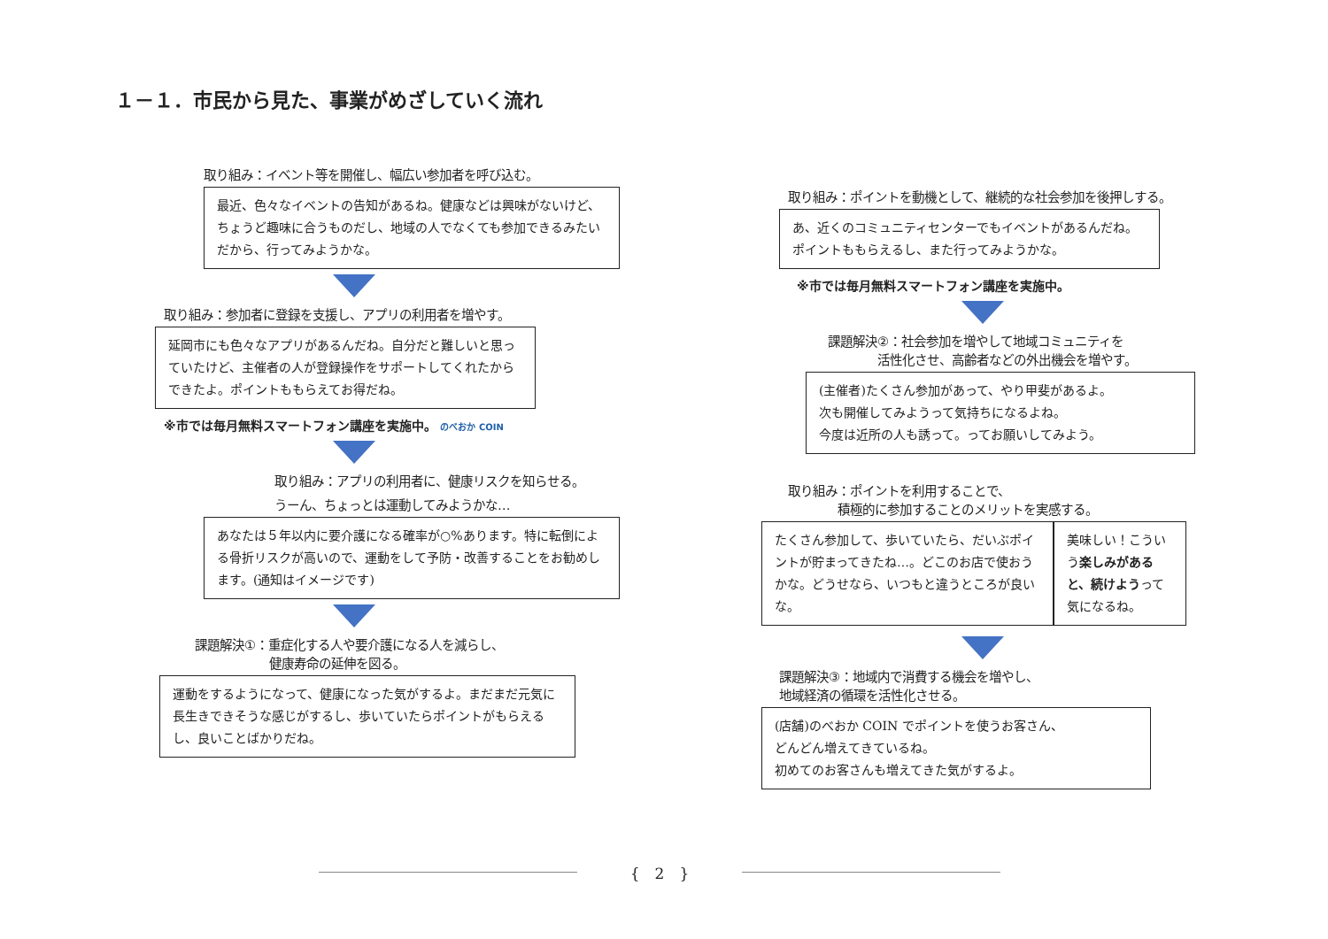１－１．市民から見た、事業がめざしていく流れ
取り組み：イベント等を開催し、幅広い参加者を呼び込む。
最近、色々なイベントの告知があるね。健康などは興味がないけど、ちょうど趣味に合うものだし、地域の人でなくても参加できるみたいだから、行ってみようかな。
取り組み：参加者に登録を支援し、アプリの利用者を増やす。
延岡市にも色々なアプリがあるんだね。自分だと難しいと思っていたけど、主催者の人が登録操作をサポートしてくれたからできたよ。ポイントももらえてお得だね。
※市では毎月無料スマートフォン講座を実施中。 のべおか COIN
取り組み：アプリの利用者に、健康リスクを知らせる。
うーん、ちょっとは運動してみようかな…
あなたは５年以内に要介護になる確率が○%あります。特に転倒による骨折リスクが高いので、運動をして予防・改善することをお勧めします。(通知はイメージです)
課題解決①：重症化する人や要介護になる人を減らし、
　　　　　　健康寿命の延伸を図る。
運動をするようになって、健康になった気がするよ。まだまだ元気に長生きできそうな感じがするし、歩いていたらポイントがもらえるし、良いことばかりだね。
取り組み：ポイントを動機として、継続的な社会参加を後押しする。
あ、近くのコミュニティセンターでもイベントがあるんだね。ポイントももらえるし、また行ってみようかな。
※市では毎月無料スマートフォン講座を実施中。
課題解決②：社会参加を増やして地域コミュニティを
　　　　活性化させ、高齢者などの外出機会を増やす。
(主催者)たくさん参加があって、やり甲斐があるよ。
次も開催してみようって気持ちになるよね。
今度は近所の人も誘って。ってお願いしてみよう。
取り組み：ポイントを利用することで、
　　　　積極的に参加することのメリットを実感する。
たくさん参加して、歩いていたら、だいぶポイントが貯まってきたね…。どこのお店で使おうかな。どうせなら、いつもと違うところが良いな。
美味しい！こういう楽しみがあると、続けようって気になるね。
課題解決③：地域内で消費する機会を増やし、
地域経済の循環を活性化させる。
(店舗)のべおか COIN でポイントを使うお客さん、
どんどん増えてきているね。
初めてのお客さんも増えてきた気がするよ。
{　2　}